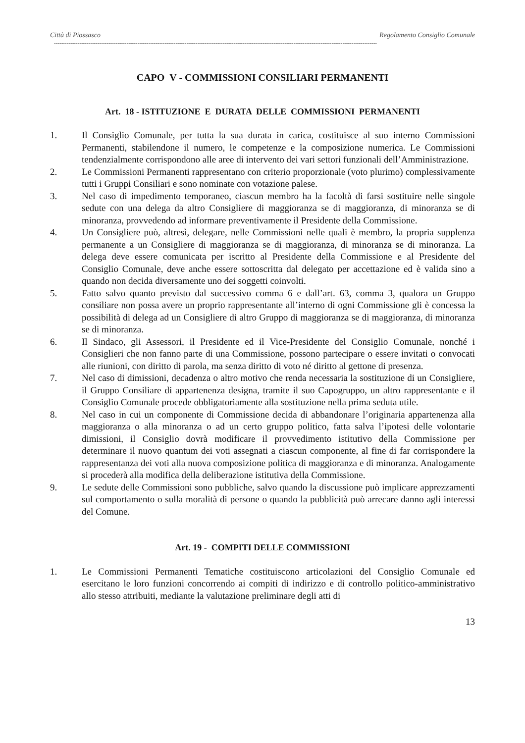Città di Piossasco Regolamento Consiglio Comunale
----------------------------------------------------------------------------------------------------------------------------------------------------------------------------------
CAPO V - COMMISSIONI CONSILIARI PERMANENTI
Art. 18 - ISTITUZIONE E DURATA DELLE COMMISSIONI PERMANENTI
1. Il Consiglio Comunale, per tutta la sua durata in carica, costituisce al suo interno Commissioni Permanenti, stabilendone il numero, le competenze e la composizione numerica. Le Commissioni tendenzialmente corrispondono alle aree di intervento dei vari settori funzionali dell’Amministrazione.
2. Le Commissioni Permanenti rappresentano con criterio proporzionale (voto plurimo) complessivamente tutti i Gruppi Consiliari e sono nominate con votazione palese.
3. Nel caso di impedimento temporaneo, ciascun membro ha la facoltà di farsi sostituire nelle singole sedute con una delega da altro Consigliere di maggioranza se di maggioranza, di minoranza se di minoranza, provvedendo ad informare preventivamente il Presidente della Commissione.
4. Un Consigliere può, altresì, delegare, nelle Commissioni nelle quali è membro, la propria supplenza permanente a un Consigliere di maggioranza se di maggioranza, di minoranza se di minoranza. La delega deve essere comunicata per iscritto al Presidente della Commissione e al Presidente del Consiglio Comunale, deve anche essere sottoscritta dal delegato per accettazione ed è valida sino a quando non decida diversamente uno dei soggetti coinvolti.
5. Fatto salvo quanto previsto dal successivo comma 6 e dall’art. 63, comma 3, qualora un Gruppo consiliare non possa avere un proprio rappresentante all’interno di ogni Commissione gli è concessa la possibilità di delega ad un Consigliere di altro Gruppo di maggioranza se di maggioranza, di minoranza se di minoranza.
6. Il Sindaco, gli Assessori, il Presidente ed il Vice-Presidente del Consiglio Comunale, nonché i Consiglieri che non fanno parte di una Commissione, possono partecipare o essere invitati o convocati alle riunioni, con diritto di parola, ma senza diritto di voto né diritto al gettone di presenza.
7. Nel caso di dimissioni, decadenza o altro motivo che renda necessaria la sostituzione di un Consigliere, il Gruppo Consiliare di appartenenza designa, tramite il suo Capogruppo, un altro rappresentante e il Consiglio Comunale procede obbligatoriamente alla sostituzione nella prima seduta utile.
8. Nel caso in cui un componente di Commissione decida di abbandonare l’originaria appartenenza alla maggioranza o alla minoranza o ad un certo gruppo politico, fatta salva l’ipotesi delle volontarie dimissioni, il Consiglio dovrà modificare il provvedimento istitutivo della Commissione per determinare il nuovo quantum dei voti assegnati a ciascun componente, al fine di far corrispondere la rappresentanza dei voti alla nuova composizione politica di maggioranza e di minoranza. Analogamente si procederà alla modifica della deliberazione istitutiva della Commissione.
9. Le sedute delle Commissioni sono pubbliche, salvo quando la discussione può implicare apprezzamenti sul comportamento o sulla moralità di persone o quando la pubblicità può arrecare danno agli interessi del Comune.
Art. 19 - COMPITI DELLE COMMISSIONI
1. Le Commissioni Permanenti Tematiche costituiscono articolazioni del Consiglio Comunale ed esercitano le loro funzioni concorrendo ai compiti di indirizzo e di controllo politico-amministrativo allo stesso attribuiti, mediante la valutazione preliminare degli atti di
13